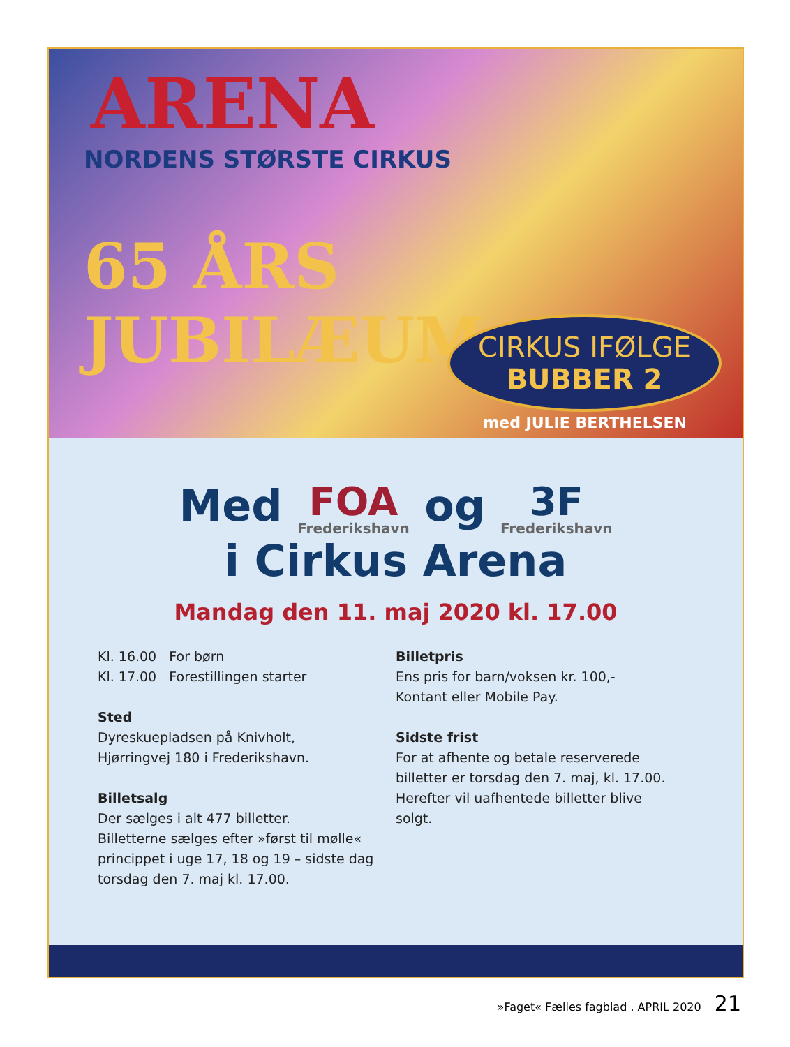ARENA
NORDENS STØRSTE CIRKUS
65 ÅRS JUBILÆUM
CIRKUS IFØLGE
BUBBER 2
med JULIE BERTHELSEN
Med FOA Frederikshavn og 3F Frederikshavn
i Cirkus Arena
Mandag den 11. maj 2020 kl. 17.00
Kl. 16.00 For børn
Kl. 17.00 Forestillingen starter
Sted
Dyreskuepladsen på Knivholt,
Hjørringvej 180 i Frederikshavn.
Billetsalg
Der sælges i alt 477 billetter.
Billetterne sælges efter »først til mølle«
princippet i uge 17, 18 og 19 – sidste dag
torsdag den 7. maj kl. 17.00.
Billetpris
Ens pris for barn/voksen kr. 100,-
Kontant eller Mobile Pay.
Sidste frist
For at afhente og betale reserverede
billetter er torsdag den 7. maj, kl. 17.00.
Herefter vil uafhentede billetter blive
solgt.
»Faget« Fælles fagblad . APRIL 2020 21